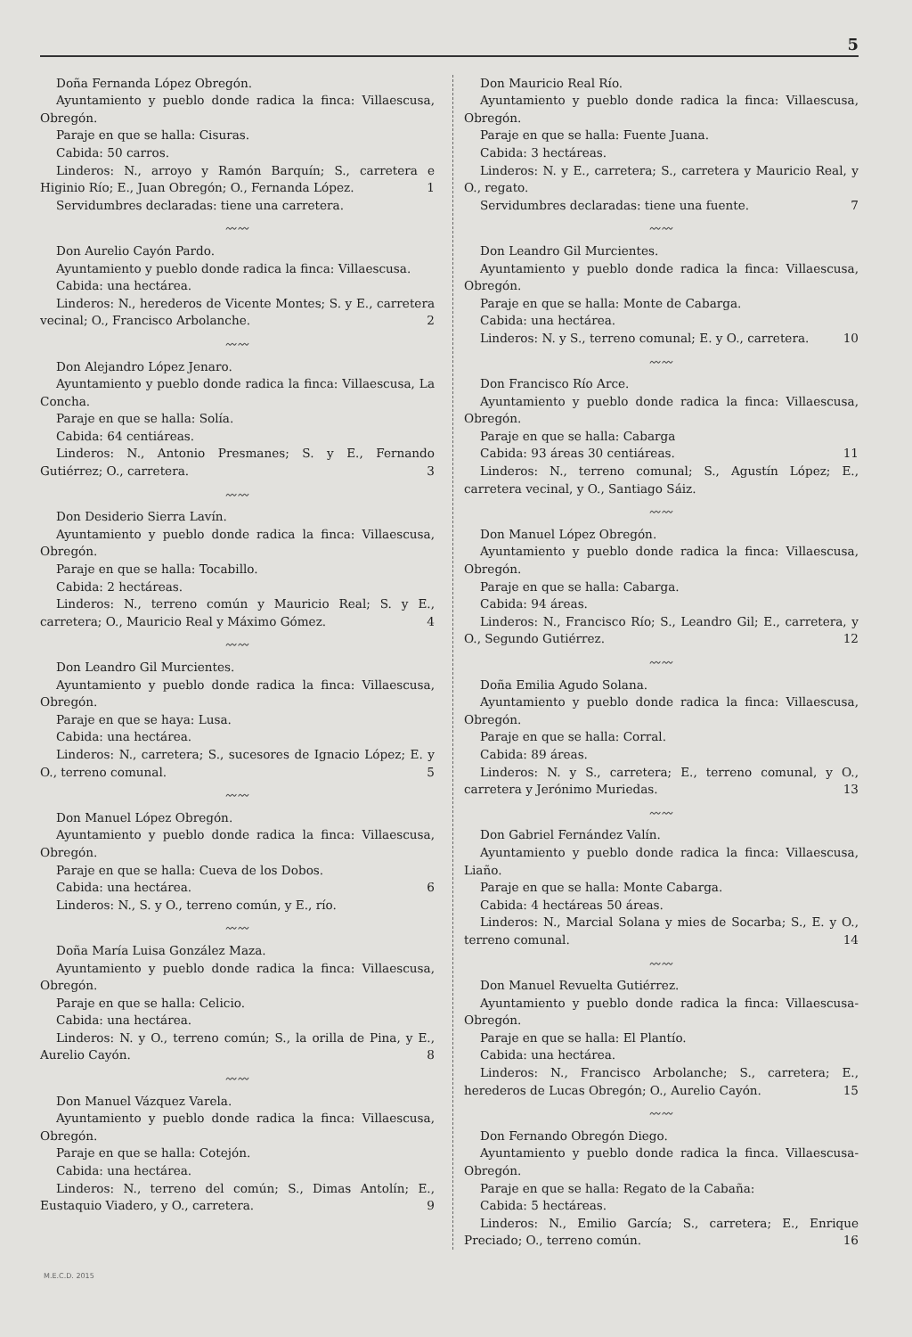5
Doña Fernanda López Obregón.
Ayuntamiento y pueblo donde radica la finca: Villaescusa, Obregón.
Paraje en que se halla: Cisuras.
Cabida: 50 carros.
Linderos: N., arroyo y Ramón Barquín; S., carretera e Higinio Río; E., Juan Obregón; O., Fernanda López. 1
Servidumbres declaradas: tiene una carretera.
〰〰
Don Aurelio Cayón Pardo.
Ayuntamiento y pueblo donde radica la finca: Villaescusa.
Cabida: una hectárea.
Linderos: N., herederos de Vicente Montes; S. y E., carretera vecinal; O., Francisco Arbolanche. 2
〰〰
Don Alejandro López Jenaro.
Ayuntamiento y pueblo donde radica la finca: Villaescusa, La Concha.
Paraje en que se halla: Solía.
Cabida: 64 centiáreas.
Linderos: N., Antonio Presmanes; S. y E., Fernando Gutiérrez; O., carretera. 3
〰〰
Don Desiderio Sierra Lavín.
Ayuntamiento y pueblo donde radica la finca: Villaescusa, Obregón.
Paraje en que se halla: Tocabillo.
Cabida: 2 hectáreas.
Linderos: N., terreno común y Mauricio Real; S. y E., carretera; O., Mauricio Real y Máximo Gómez. 4
〰〰
Don Leandro Gil Murcientes.
Ayuntamiento y pueblo donde radica la finca: Villaescusa, Obregón.
Paraje en que se haya: Lusa.
Cabida: una hectárea.
Linderos: N., carretera; S., sucesores de Ignacio López; E. y O., terreno comunal. 5
〰〰
Don Manuel López Obregón.
Ayuntamiento y pueblo donde radica la finca: Villaescusa, Obregón.
Paraje en que se halla: Cueva de los Dobos.
Cabida: una hectárea. 6
Linderos: N., S. y O., terreno común, y E., río.
〰〰
Doña María Luisa González Maza.
Ayuntamiento y pueblo donde radica la finca: Villaescusa, Obregón.
Paraje en que se halla: Celicio.
Cabida: una hectárea.
Linderos: N. y O., terreno común; S., la orilla de Pina, y E., Aurelio Cayón. 8
〰〰
Don Manuel Vázquez Varela.
Ayuntamiento y pueblo donde radica la finca: Villaescusa, Obregón.
Paraje en que se halla: Cotejón.
Cabida: una hectárea.
Linderos: N., terreno del común; S., Dimas Antolín; E., Eustaquio Viadero, y O., carretera. 9
Don Mauricio Real Río.
Ayuntamiento y pueblo donde radica la finca: Villaescusa, Obregón.
Paraje en que se halla: Fuente Juana.
Cabida: 3 hectáreas.
Linderos: N. y E., carretera; S., carretera y Mauricio Real, y O., regato.
Servidumbres declaradas: tiene una fuente. 7
〰〰
Don Leandro Gil Murcientes.
Ayuntamiento y pueblo donde radica la finca: Villaescusa, Obregón.
Paraje en que se halla: Monte de Cabarga.
Cabida: una hectárea.
Linderos: N. y S., terreno comunal; E. y O., carretera. 10
〰〰
Don Francisco Río Arce.
Ayuntamiento y pueblo donde radica la finca: Villaescusa, Obregón.
Paraje en que se halla: Cabarga
Cabida: 93 áreas 30 centiáreas. 11
Linderos: N., terreno comunal; S., Agustín López; E., carretera vecinal, y O., Santiago Sáiz.
〰〰
Don Manuel López Obregón.
Ayuntamiento y pueblo donde radica la finca: Villaescusa, Obregón.
Paraje en que se halla: Cabarga.
Cabida: 94 áreas.
Linderos: N., Francisco Río; S., Leandro Gil; E., carretera, y O., Segundo Gutiérrez. 12
〰〰
Doña Emilia Agudo Solana.
Ayuntamiento y pueblo donde radica la finca: Villaescusa, Obregón.
Paraje en que se halla: Corral.
Cabida: 89 áreas.
Linderos: N. y S., carretera; E., terreno comunal, y O., carretera y Jerónimo Muriedas. 13
〰〰
Don Gabriel Fernández Valín.
Ayuntamiento y pueblo donde radica la finca: Villaescusa, Liaño.
Paraje en que se halla: Monte Cabarga.
Cabida: 4 hectáreas 50 áreas.
Linderos: N., Marcial Solana y mies de Socarba; S., E. y O., terreno comunal. 14
〰〰
Don Manuel Revuelta Gutiérrez.
Ayuntamiento y pueblo donde radica la finca: Villaescusa-Obregón.
Paraje en que se halla: El Plantío.
Cabida: una hectárea.
Linderos: N., Francisco Arbolanche; S., carretera; E., herederos de Lucas Obregón; O., Aurelio Cayón. 15
〰〰
Don Fernando Obregón Diego.
Ayuntamiento y pueblo donde radica la finca. Villaescusa-Obregón.
Paraje en que se halla: Regato de la Cabaña:
Cabida: 5 hectáreas.
Linderos: N., Emilio García; S., carretera; E., Enrique Preciado; O., terreno común. 16
M.E.C.D. 2015